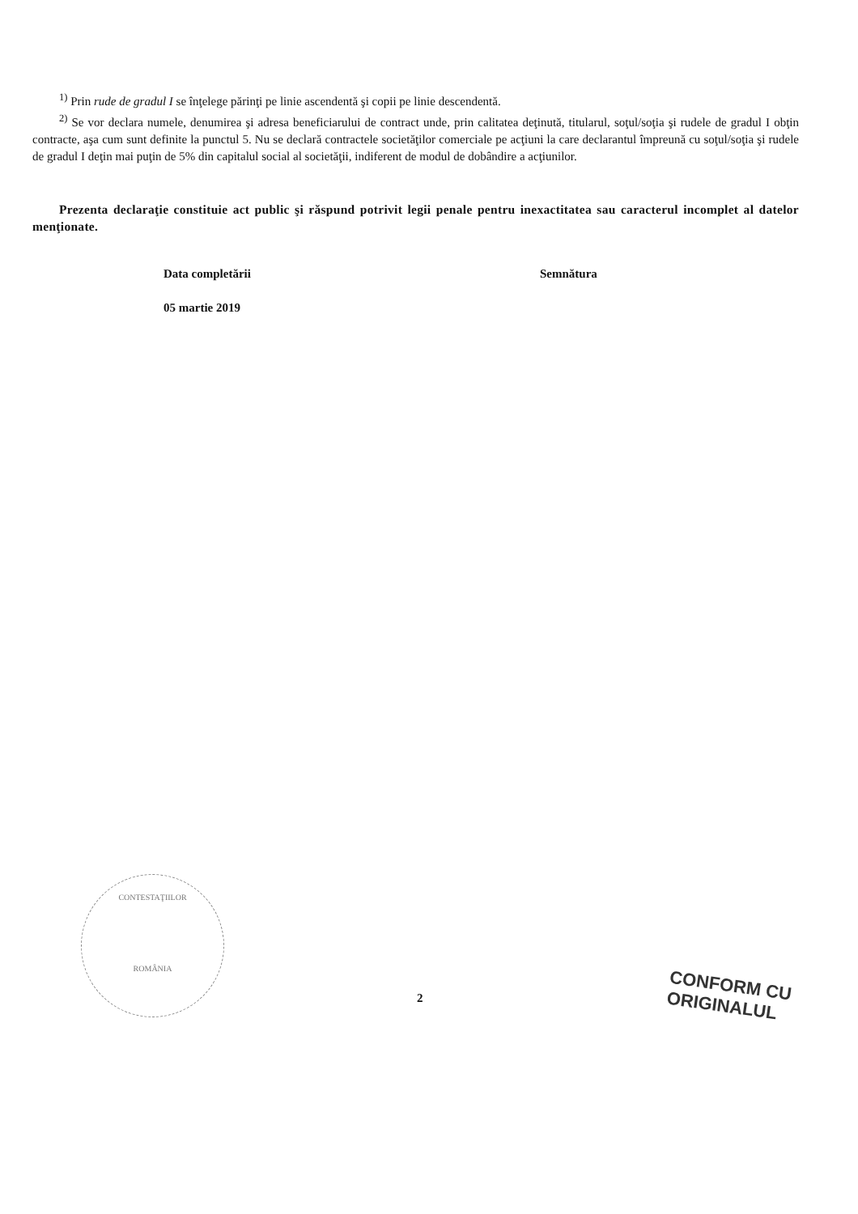<sup>1)</sup> Prin rude de gradul I se înţelege părinţi pe linie ascendentă şi copii pe linie descendentă.
<sup>2)</sup> Se vor declara numele, denumirea şi adresa beneficiarului de contract unde, prin calitatea deţinută, titularul, soţul/soţia şi rudele de gradul I obţin contracte, aşa cum sunt definite la punctul 5. Nu se declară contractele societăţilor comerciale pe acţiuni la care declarantul împreună cu soţul/soţia şi rudele de gradul I deţin mai puţin de 5% din capitalul social al societăţii, indiferent de modul de dobândire a acţiunilor.
Prezenta declaraţie constituie act public şi răspund potrivit legii penale pentru inexactitatea sau caracterul incomplet al datelor menţionate.
Data completării
05 martie 2019
Semnătura
CONTESTAŢIILOR
ROMÂNIA
2
CONFORM CU
ORIGINALUL